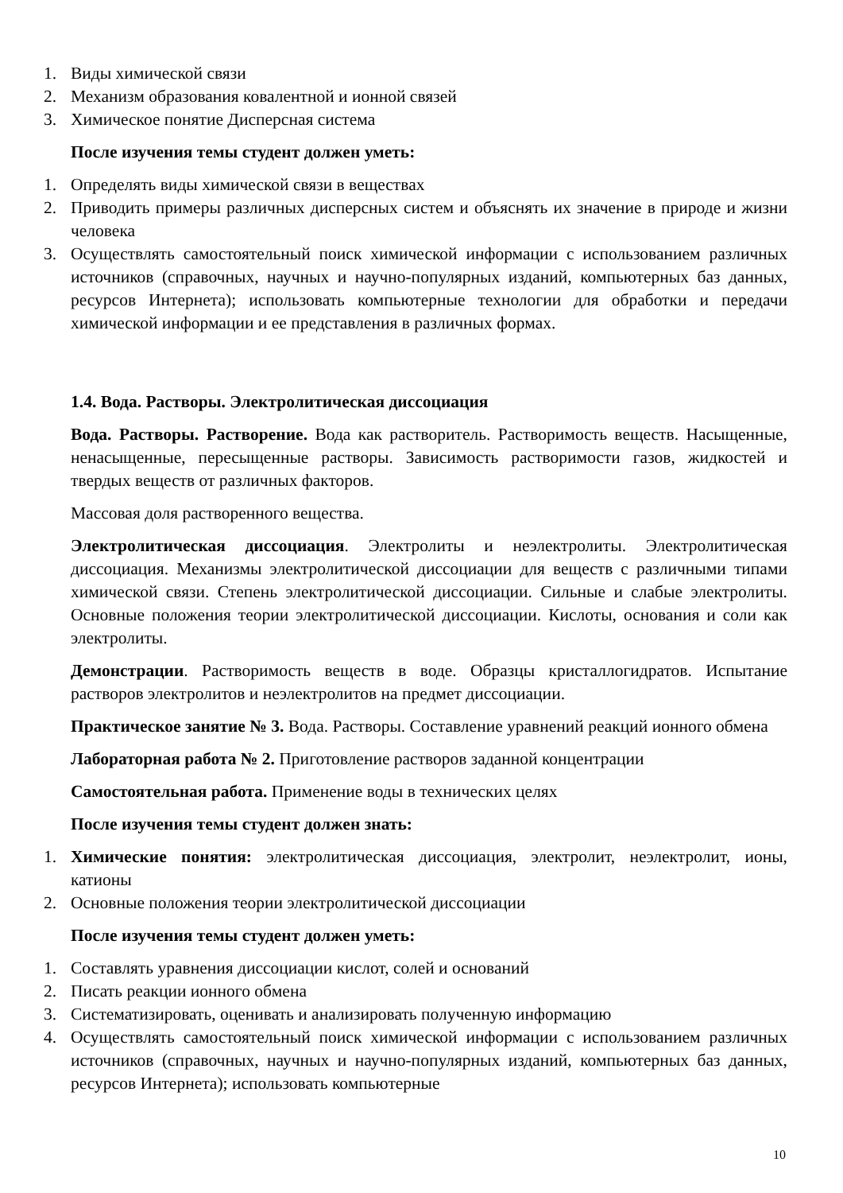1. Виды химической связи
2. Механизм образования ковалентной и ионной связей
3. Химическое понятие Дисперсная система
После изучения темы студент должен уметь:
1. Определять виды химической связи в веществах
2. Приводить примеры различных дисперсных систем и объяснять их значение в природе и жизни человека
3. Осуществлять самостоятельный поиск химической информации с использованием различных источников (справочных, научных и научно-популярных изданий, компьютерных баз данных, ресурсов Интернета); использовать компьютерные технологии для обработки и передачи химической информации и ее представления в различных формах.
1.4. Вода. Растворы. Электролитическая диссоциация
Вода. Растворы. Растворение. Вода как растворитель. Растворимость веществ. Насыщенные, ненасыщенные, пересыщенные растворы. Зависимость растворимости газов, жидкостей и твердых веществ от различных факторов.
Массовая доля растворенного вещества.
Электролитическая диссоциация. Электролиты и неэлектролиты. Электролитическая диссоциация. Механизмы электролитической диссоциации для веществ с различными типами химической связи. Степень электролитической диссоциации. Сильные и слабые электролиты. Основные положения теории электролитической диссоциации. Кислоты, основания и соли как электролиты.
Демонстрации. Растворимость веществ в воде. Образцы кристаллогидратов. Испытание растворов электролитов и неэлектролитов на предмет диссоциации.
Практическое занятие № 3. Вода. Растворы. Составление уравнений реакций ионного обмена
Лабораторная работа № 2. Приготовление растворов заданной концентрации
Самостоятельная работа. Применение воды в технических целях
После изучения темы студент должен знать:
1. Химические понятия: электролитическая диссоциация, электролит, неэлектролит, ионы, катионы
2. Основные положения теории электролитической диссоциации
После изучения темы студент должен уметь:
1. Составлять уравнения диссоциации кислот, солей и оснований
2. Писать реакции ионного обмена
3. Систематизировать, оценивать и анализировать полученную информацию
4. Осуществлять самостоятельный поиск химической информации с использованием различных источников (справочных, научных и научно-популярных изданий, компьютерных баз данных, ресурсов Интернета); использовать компьютерные
10